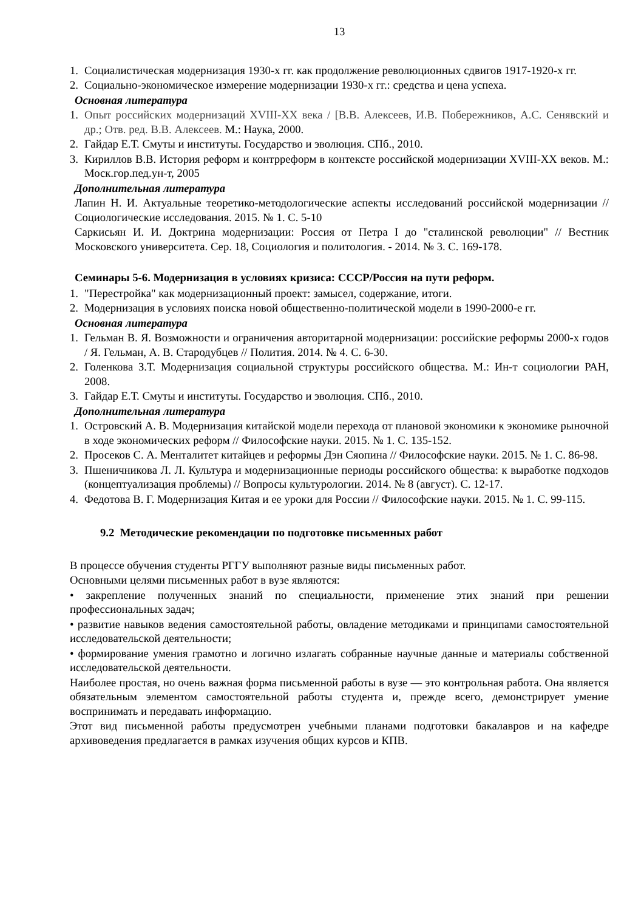13
1. Социалистическая модернизация 1930-х гг. как продолжение революционных сдвигов 1917-1920-х гг.
2. Социально-экономическое измерение модернизации 1930-х гг.: средства и цена успеха.
Основная литература
1. Опыт российских модернизаций XVIII-XX века / [В.В. Алексеев, И.В. Побережников, А.С. Сенявский и др.; Отв. ред. В.В. Алексеев. М.: Наука, 2000.
2. Гайдар Е.Т. Смуты и институты. Государство и эволюция. СПб., 2010.
3. Кириллов В.В. История реформ и контрреформ в контексте российской модернизации XVIII-XX веков. М.: Моск.гор.пед.ун-т, 2005
Дополнительная литература
Лапин Н. И. Актуальные теоретико-методологические аспекты исследований российской модернизации // Социологические исследования. 2015. № 1. С. 5-10
Саркисьян И. И. Доктрина модернизации: Россия от Петра I до "сталинской революции" // Вестник Московского университета. Сер. 18, Социология и политология. - 2014. № 3. С. 169-178.
Семинары 5-6. Модернизация в условиях кризиса: СССР/Россия на пути реформ.
1. "Перестройка" как модернизационный проект: замысел, содержание, итоги.
2. Модернизация в условиях поиска новой общественно-политической модели в 1990-2000-е гг.
Основная литература
1. Гельман В. Я. Возможности и ограничения авторитарной модернизации: российские реформы 2000-х годов / Я. Гельман, А. В. Стародубцев // Полития. 2014. № 4. С. 6-30.
2. Голенкова З.Т. Модернизация социальной структуры российского общества. М.: Ин-т социологии РАН, 2008.
3. Гайдар Е.Т. Смуты и институты. Государство и эволюция. СПб., 2010.
Дополнительная литература
1. Островский А. В. Модернизация китайской модели перехода от плановой экономики к экономике рыночной в ходе экономических реформ // Философские науки. 2015. № 1. С. 135-152.
2. Просеков С. А. Менталитет китайцев и реформы Дэн Сяопина // Философские науки. 2015. № 1. С. 86-98.
3. Пшеничникова Л. Л. Культура и модернизационные периоды российского общества: к выработке подходов (концептуализация проблемы) // Вопросы культурологии. 2014. № 8 (август). С. 12-17.
4. Федотова В. Г. Модернизация Китая и ее уроки для России // Философские науки. 2015. № 1. С. 99-115.
9.2 Методические рекомендации по подготовке письменных работ
В процессе обучения студенты РГГУ выполняют разные виды письменных работ.
Основными целями письменных работ в вузе являются:
• закрепление полученных знаний по специальности, применение этих знаний при решении профессиональных задач;
• развитие навыков ведения самостоятельной работы, овладение методиками и принципами самостоятельной исследовательской деятельности;
• формирование умения грамотно и логично излагать собранные научные данные и материалы собственной исследовательской деятельности.
Наиболее простая, но очень важная форма письменной работы в вузе — это контрольная работа. Она является обязательным элементом самостоятельной работы студента и, прежде всего, демонстрирует умение воспринимать и передавать информацию.
Этот вид письменной работы предусмотрен учебными планами подготовки бакалавров и на кафедре архивоведения предлагается в рамках изучения общих курсов и КПВ.